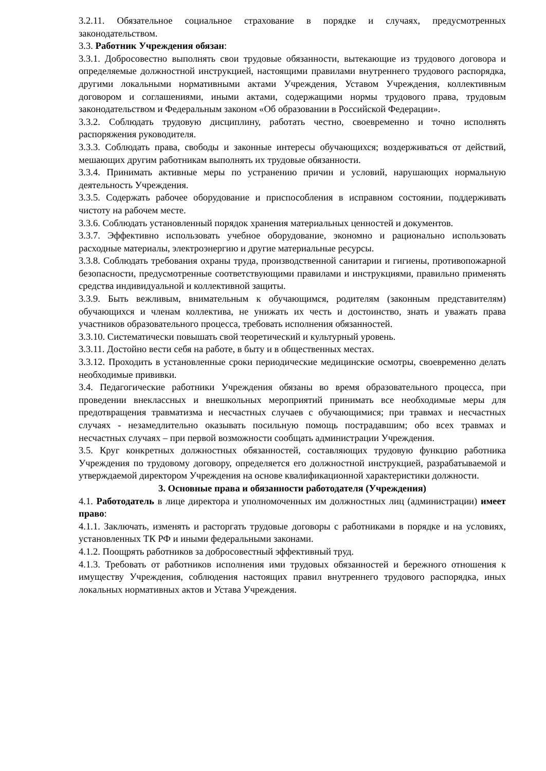3.2.11. Обязательное социальное страхование в порядке и случаях, предусмотренных законодательством.
3.3. Работник Учреждения обязан:
3.3.1. Добросовестно выполнять свои трудовые обязанности, вытекающие из трудового договора и определяемые должностной инструкцией, настоящими правилами внутреннего трудового распорядка, другими локальными нормативными актами Учреждения, Уставом Учреждения, коллективным договором и соглашениями, иными актами, содержащими нормы трудового права, трудовым законодательством и Федеральным законом «Об образовании в Российской Федерации».
3.3.2. Соблюдать трудовую дисциплину, работать честно, своевременно и точно исполнять распоряжения руководителя.
3.3.3. Соблюдать права, свободы и законные интересы обучающихся; воздерживаться от действий, мешающих другим работникам выполнять их трудовые обязанности.
3.3.4. Принимать активные меры по устранению причин и условий, нарушающих нормальную деятельность Учреждения.
3.3.5. Содержать рабочее оборудование и приспособления в исправном состоянии, поддерживать чистоту на рабочем месте.
3.3.6. Соблюдать установленный порядок хранения материальных ценностей и документов.
3.3.7. Эффективно использовать учебное оборудование, экономно и рационально использовать расходные материалы, электроэнергию и другие материальные ресурсы.
3.3.8. Соблюдать требования охраны труда, производственной санитарии и гигиены, противопожарной безопасности, предусмотренные соответствующими правилами и инструкциями, правильно применять средства индивидуальной и коллективной защиты.
3.3.9. Быть вежливым, внимательным к обучающимся, родителям (законным представителям) обучающихся и членам коллектива, не унижать их честь и достоинство, знать и уважать права участников образовательного процесса, требовать исполнения обязанностей.
3.3.10. Систематически повышать свой теоретический и культурный уровень.
3.3.11. Достойно вести себя на работе, в быту и в общественных местах.
3.3.12. Проходить в установленные сроки периодические медицинские осмотры, своевременно делать необходимые прививки.
3.4. Педагогические работники Учреждения обязаны во время образовательного процесса, при проведении внеклассных и внешкольных мероприятий принимать все необходимые меры для предотвращения травматизма и несчастных случаев с обучающимися; при травмах и несчастных случаях - незамедлительно оказывать посильную помощь пострадавшим; обо всех травмах и несчастных случаях – при первой возможности сообщать администрации Учреждения.
3.5. Круг конкретных должностных обязанностей, составляющих трудовую функцию работника Учреждения по трудовому договору, определяется его должностной инструкцией, разрабатываемой и утверждаемой директором Учреждения на основе квалификационной характеристики должности.
3. Основные права и обязанности работодателя (Учреждения)
4.1. Работодатель в лице директора и уполномоченных им должностных лиц (администрации) имеет право:
4.1.1. Заключать, изменять и расторгать трудовые договоры с работниками в порядке и на условиях, установленных ТК РФ и иными федеральными законами.
4.1.2. Поощрять работников за добросовестный эффективный труд.
4.1.3. Требовать от работников исполнения ими трудовых обязанностей и бережного отношения к имуществу Учреждения, соблюдения настоящих правил внутреннего трудового распорядка, иных локальных нормативных актов и Устава Учреждения.